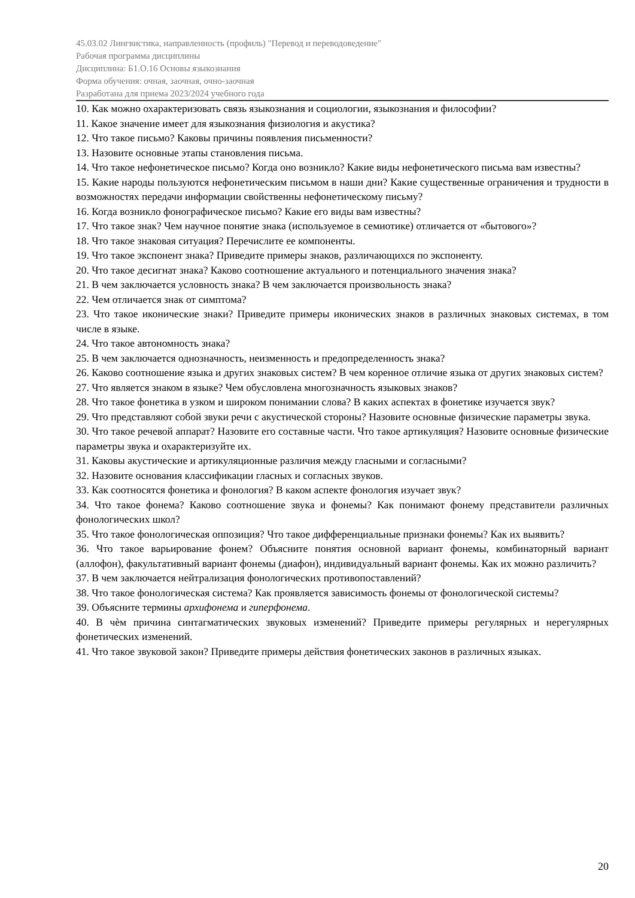45.03.02 Лингвистика, направленность (профиль) "Перевод и переводоведение"
Рабочая программа дисциплины
Дисциплина: Б1.О.16 Основы языкознания
Форма обучения: очная, заочная, очно-заочная
Разработана для приема 2023/2024 учебного года
10. Как можно охарактеризовать связь языкознания и социологии, языкознания и философии?
11. Какое значение имеет для языкознания физиология и акустика?
12. Что такое письмо? Каковы причины появления письменности?
13. Назовите основные этапы становления письма.
14. Что такое нефонетическое письмо? Когда оно возникло? Какие виды нефонетического письма вам известны?
15. Какие народы пользуются нефонетическим письмом в наши дни? Какие существенные ограничения и трудности в возможностях передачи информации свойственны нефонетическому письму?
16. Когда возникло фонографическое письмо? Какие его виды вам известны?
17. Что такое знак? Чем научное понятие знака (используемое в семиотике) отличается от «бытового»?
18. Что такое знаковая ситуация? Перечислите ее компоненты.
19. Что такое экспонент знака? Приведите примеры знаков, различающихся по экспоненту.
20. Что такое десигнат знака? Каково соотношение актуального и потенциального значения знака?
21. В чем заключается условность знака? В чем заключается произвольность знака?
22. Чем отличается знак от симптома?
23. Что такое иконические знаки? Приведите примеры иконических знаков в различных знаковых системах, в том числе в языке.
24. Что такое автономность знака?
25. В чем заключается однозначность, неизменность и предопределенность знака?
26. Каково соотношение языка и других знаковых систем? В чем коренное отличие языка от других знаковых систем?
27. Что является знаком в языке? Чем обусловлена многозначность языковых знаков?
28. Что такое фонетика в узком и широком понимании слова? В каких аспектах в фонетике изучается звук?
29. Что представляют собой звуки речи с акустической стороны? Назовите основные физические параметры звука.
30. Что такое речевой аппарат? Назовите его составные части. Что такое артикуляция? Назовите основные физические параметры звука и охарактеризуйте их.
31. Каковы акустические и артикуляционные различия между гласными и согласными?
32. Назовите основания классификации гласных и согласных звуков.
33. Как соотносятся фонетика и фонология? В каком аспекте фонология изучает звук?
34. Что такое фонема? Каково соотношение звука и фонемы? Как понимают фонему представители различных фонологических школ?
35. Что такое фонологическая оппозиция? Что такое дифференциальные признаки фонемы? Как их выявить?
36. Что такое варьирование фонем? Объясните понятия основной вариант фонемы, комбинаторный вариант (аллофон), факультативный вариант фонемы (диафон), индивидуальный вариант фонемы. Как их можно различить?
37. В чем заключается нейтрализация фонологических противопоставлений?
38. Что такое фонологическая система? Как проявляется зависимость фонемы от фонологической системы?
39. Объясните термины архифонема и гиперфонема.
40. В чѐм причина синтагматических звуковых изменений? Приведите примеры регулярных и нерегулярных фонетических изменений.
41. Что такое звуковой закон? Приведите примеры действия фонетических законов в различных языках.
20